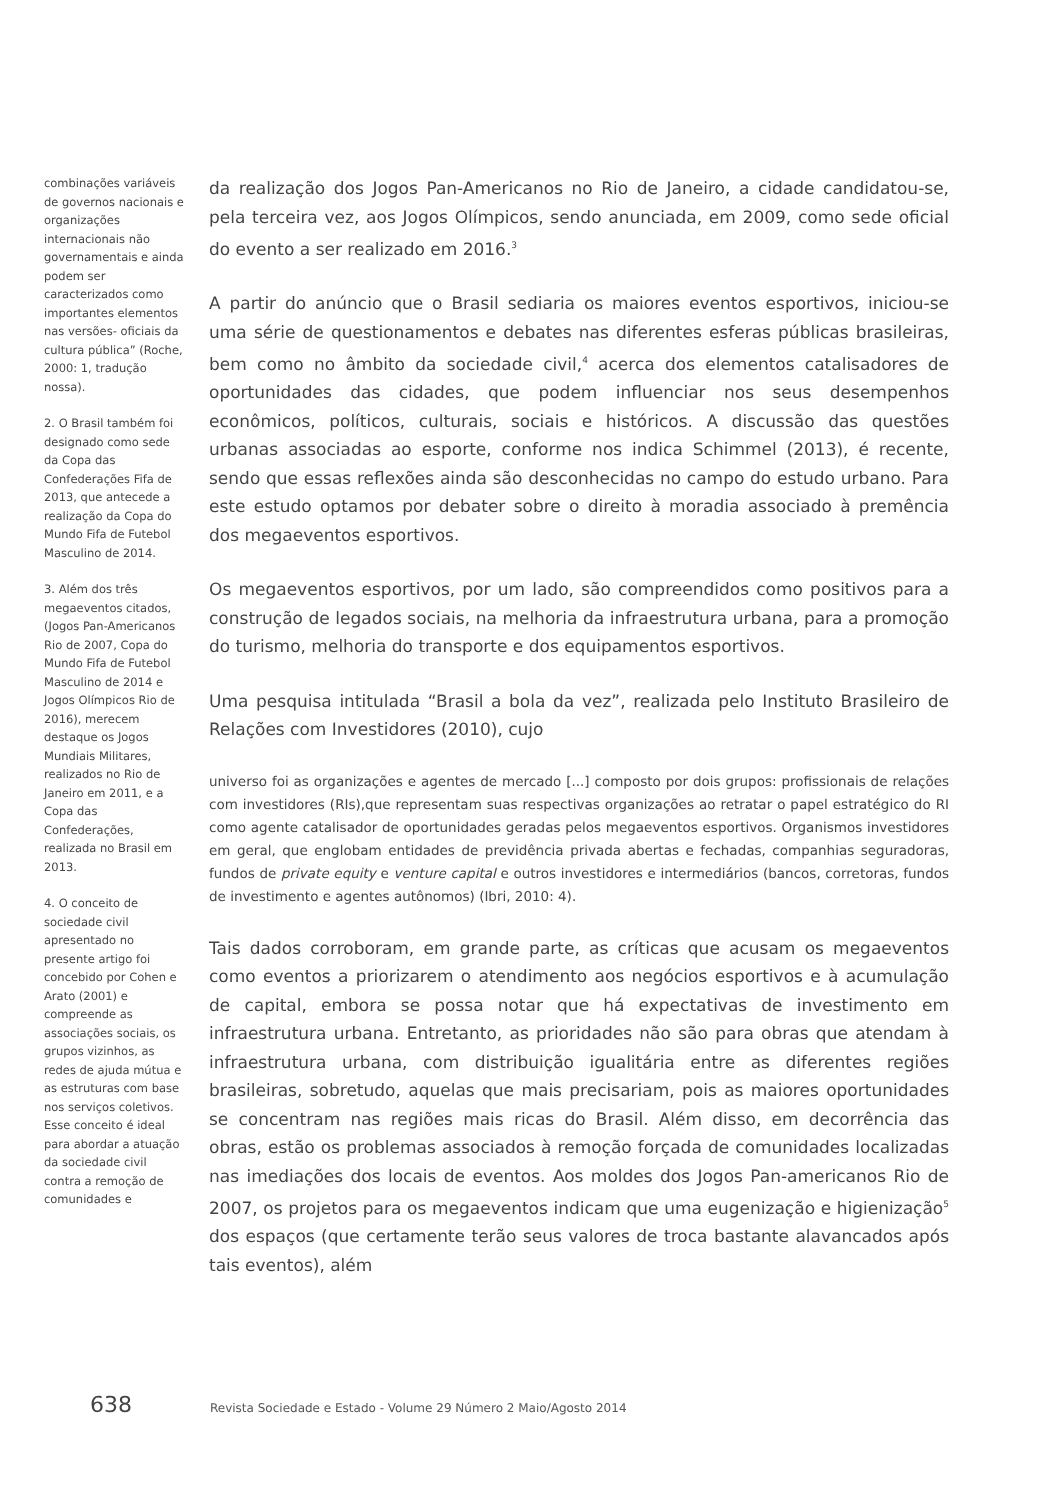combinações variáveis de governos nacionais e organizações internacionais não governamentais e ainda podem ser caracterizados como importantes elementos nas versões- oficiais da cultura pública” (Roche, 2000: 1, tradução nossa).
2. O Brasil também foi designado como sede da Copa das Confederações Fifa de 2013, que antecede a realização da Copa do Mundo Fifa de Futebol Masculino de 2014.
3. Além dos três megaeventos citados, (Jogos Pan-Americanos Rio de 2007, Copa do Mundo Fifa de Futebol Masculino de 2014 e Jogos Olímpicos Rio de 2016), merecem destaque os Jogos Mundiais Militares, realizados no Rio de Janeiro em 2011, e a Copa das Confederações, realizada no Brasil em 2013.
4. O conceito de sociedade civil apresentado no presente artigo foi concebido por Cohen e Arato (2001) e compreende as associações sociais, os grupos vizinhos, as redes de ajuda mútua e as estruturas com base nos serviços coletivos. Esse conceito é ideal para abordar a atuação da sociedade civil contra a remoção de comunidades e
da realização dos Jogos Pan-Americanos no Rio de Janeiro, a cidade candidatou-se, pela terceira vez, aos Jogos Olímpicos, sendo anunciada, em 2009, como sede oficial do evento a ser realizado em 2016.<sup>3</sup>
A partir do anúncio que o Brasil sediaria os maiores eventos esportivos, iniciou-se uma série de questionamentos e debates nas diferentes esferas públicas brasileiras, bem como no âmbito da sociedade civil,<sup>4</sup> acerca dos elementos catalisadores de oportunidades das cidades, que podem influenciar nos seus desempenhos econômicos, políticos, culturais, sociais e históricos. A discussão das questões urbanas associadas ao esporte, conforme nos indica Schimmel (2013), é recente, sendo que essas reflexões ainda são desconhecidas no campo do estudo urbano. Para este estudo optamos por debater sobre o direito à moradia associado à premência dos megaeventos esportivos.
Os megaeventos esportivos, por um lado, são compreendidos como positivos para a construção de legados sociais, na melhoria da infraestrutura urbana, para a promoção do turismo, melhoria do transporte e dos equipamentos esportivos.
Uma pesquisa intitulada “Brasil a bola da vez”, realizada pelo Instituto Brasileiro de Relações com Investidores (2010), cujo
universo foi as organizações e agentes de mercado [...] composto por dois grupos: profissionais de relações com investidores (RIs),que representam suas respectivas organizações ao retratar o papel estratégico do RI como agente catalisador de oportunidades geradas pelos megaeventos esportivos. Organismos investidores em geral, que englobam entidades de previdência privada abertas e fechadas, companhias seguradoras, fundos de private equity e venture capital e outros investidores e intermediários (bancos, corretoras, fundos de investimento e agentes autônomos) (Ibri, 2010: 4).
Tais dados corroboram, em grande parte, as críticas que acusam os megaeventos como eventos a priorizarem o atendimento aos negócios esportivos e à acumulação de capital, embora se possa notar que há expectativas de investimento em infraestrutura urbana. Entretanto, as prioridades não são para obras que atendam à infraestrutura urbana, com distribuição igualitária entre as diferentes regiões brasileiras, sobretudo, aquelas que mais precisariam, pois as maiores oportunidades se concentram nas regiões mais ricas do Brasil. Além disso, em decorrência das obras, estão os problemas associados à remoção forçada de comunidades localizadas nas imediações dos locais de eventos. Aos moldes dos Jogos Pan-americanos Rio de 2007, os projetos para os megaeventos indicam que uma eugenização e higienização<sup>5</sup> dos espaços (que certamente terão seus valores de troca bastante alavancados após tais eventos), além
638 Revista Sociedade e Estado - Volume 29 Número 2 Maio/Agosto 2014